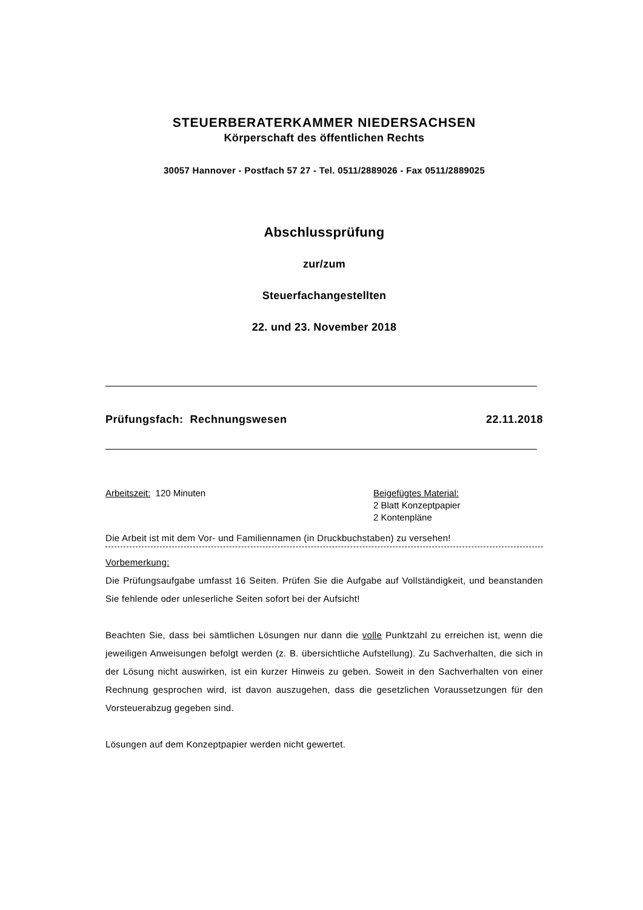STEUERBERATERKAMMER NIEDERSACHSEN
Körperschaft des öffentlichen Rechts
30057 Hannover - Postfach 57 27 - Tel. 0511/2889026 - Fax 0511/2889025
Abschlussprüfung
zur/zum
Steuerfachangestellten
22. und 23. November 2018
Prüfungsfach: Rechnungswesen 22.11.2018
Arbeitszeit: 120 Minuten Beigefügtes Material:
2 Blatt Konzeptpapier
2 Kontenpläne
Die Arbeit ist mit dem Vor- und Familiennamen (in Druckbuchstaben) zu versehen!
Vorbemerkung:
Die Prüfungsaufgabe umfasst 16 Seiten. Prüfen Sie die Aufgabe auf Vollständigkeit, und beanstanden Sie fehlende oder unleserliche Seiten sofort bei der Aufsicht!
Beachten Sie, dass bei sämtlichen Lösungen nur dann die volle Punktzahl zu erreichen ist, wenn die jeweiligen Anweisungen befolgt werden (z. B. übersichtliche Aufstellung). Zu Sachverhalten, die sich in der Lösung nicht auswirken, ist ein kurzer Hinweis zu geben. Soweit in den Sachverhalten von einer Rechnung gesprochen wird, ist davon auszugehen, dass die gesetzlichen Voraussetzungen für den Vorsteuerabzug gegeben sind.
Lösungen auf dem Konzeptpapier werden nicht gewertet.